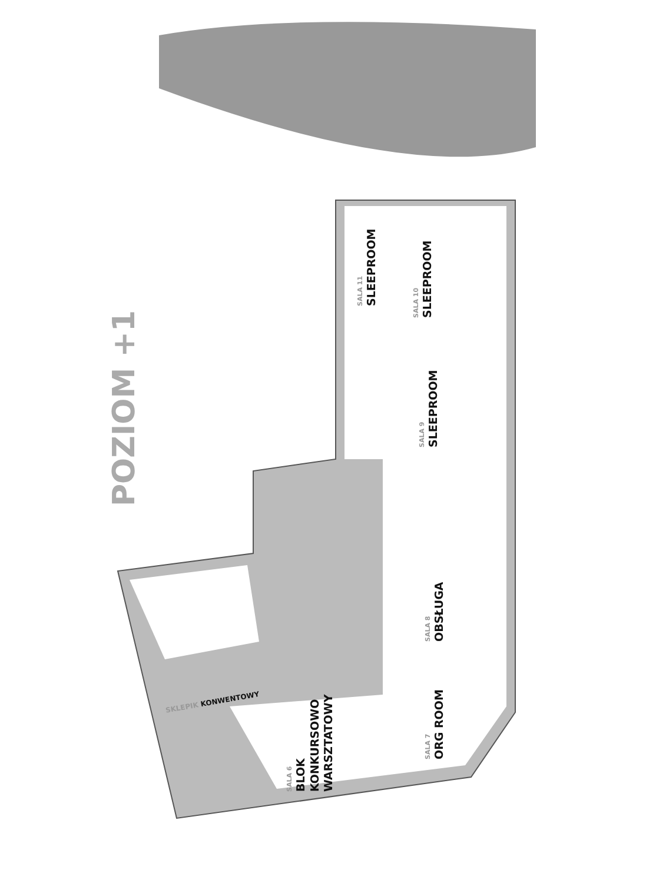POZIOM +1
SALA 11
SLEEPROOM
SALA 10
SLEEPROOM
SALA 9
SLEEPROOM
SALA 8
OBSŁUGA
SALA 7
ORG ROOM
SALA 6
BLOK
KONKURSOWO
WARSZTATOWY
SKLEPIK KONWENTOWY